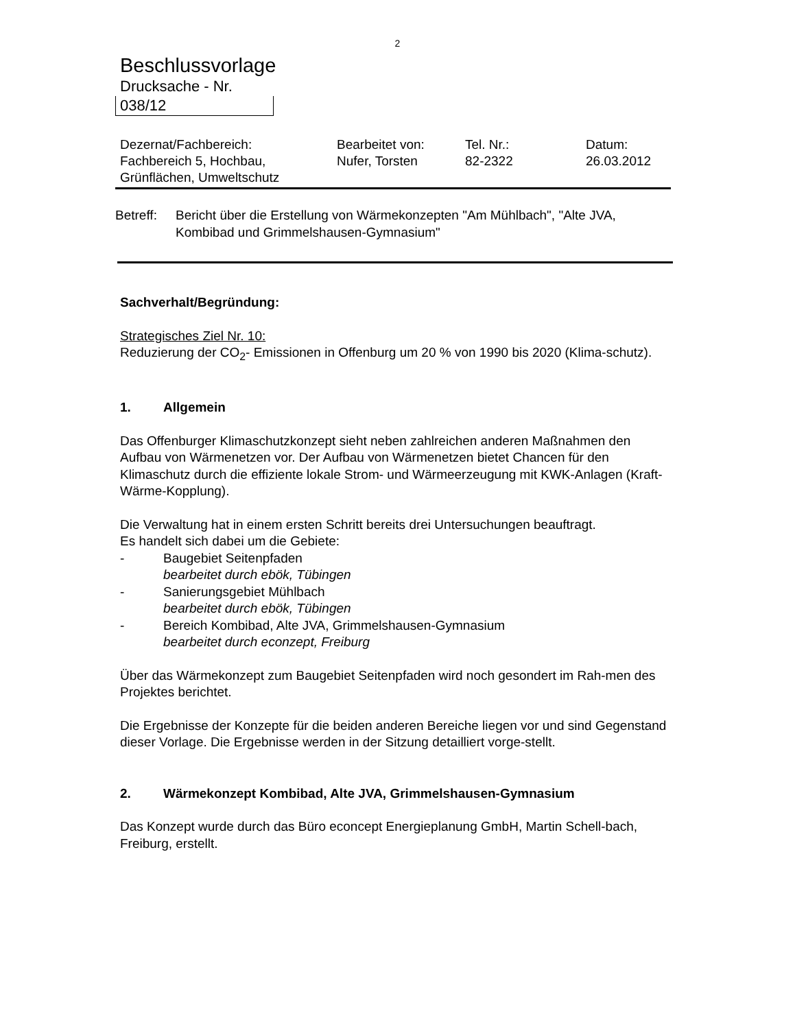2
Beschlussvorlage
Drucksache - Nr.
038/12
| Dezernat/Fachbereich: Fachbereich 5, Hochbau, Grünflächen, Umweltschutz | Bearbeitet von: Nufer, Torsten | Tel. Nr.: 82-2322 | Datum: 26.03.2012 |
Betreff: Bericht über die Erstellung von Wärmekonzepten "Am Mühlbach", "Alte JVA, Kombibad und Grimmelshausen-Gymnasium"
Sachverhalt/Begründung:
Strategisches Ziel Nr. 10:
Reduzierung der CO<sub>2</sub>- Emissionen in Offenburg um 20 % von 1990 bis 2020 (Klima-schutz).
1. Allgemein
Das Offenburger Klimaschutzkonzept sieht neben zahlreichen anderen Maßnahmen den Aufbau von Wärmenetzen vor. Der Aufbau von Wärmenetzen bietet Chancen für den Klimaschutz durch die effiziente lokale Strom- und Wärmeerzeugung mit KWK-Anlagen (Kraft-Wärme-Kopplung).
Die Verwaltung hat in einem ersten Schritt bereits drei Untersuchungen beauftragt.
Es handelt sich dabei um die Gebiete:
- Baugebiet Seitenpfaden
bearbeitet durch ebök, Tübingen
- Sanierungsgebiet Mühlbach
bearbeitet durch ebök, Tübingen
- Bereich Kombibad, Alte JVA, Grimmelshausen-Gymnasium
bearbeitet durch econzept, Freiburg
Über das Wärmekonzept zum Baugebiet Seitenpfaden wird noch gesondert im Rah-men des Projektes berichtet.
Die Ergebnisse der Konzepte für die beiden anderen Bereiche liegen vor und sind Gegenstand dieser Vorlage. Die Ergebnisse werden in der Sitzung detailliert vorge-stellt.
2. Wärmekonzept Kombibad, Alte JVA, Grimmelshausen-Gymnasium
Das Konzept wurde durch das Büro econcept Energieplanung GmbH, Martin Schell-bach, Freiburg, erstellt.